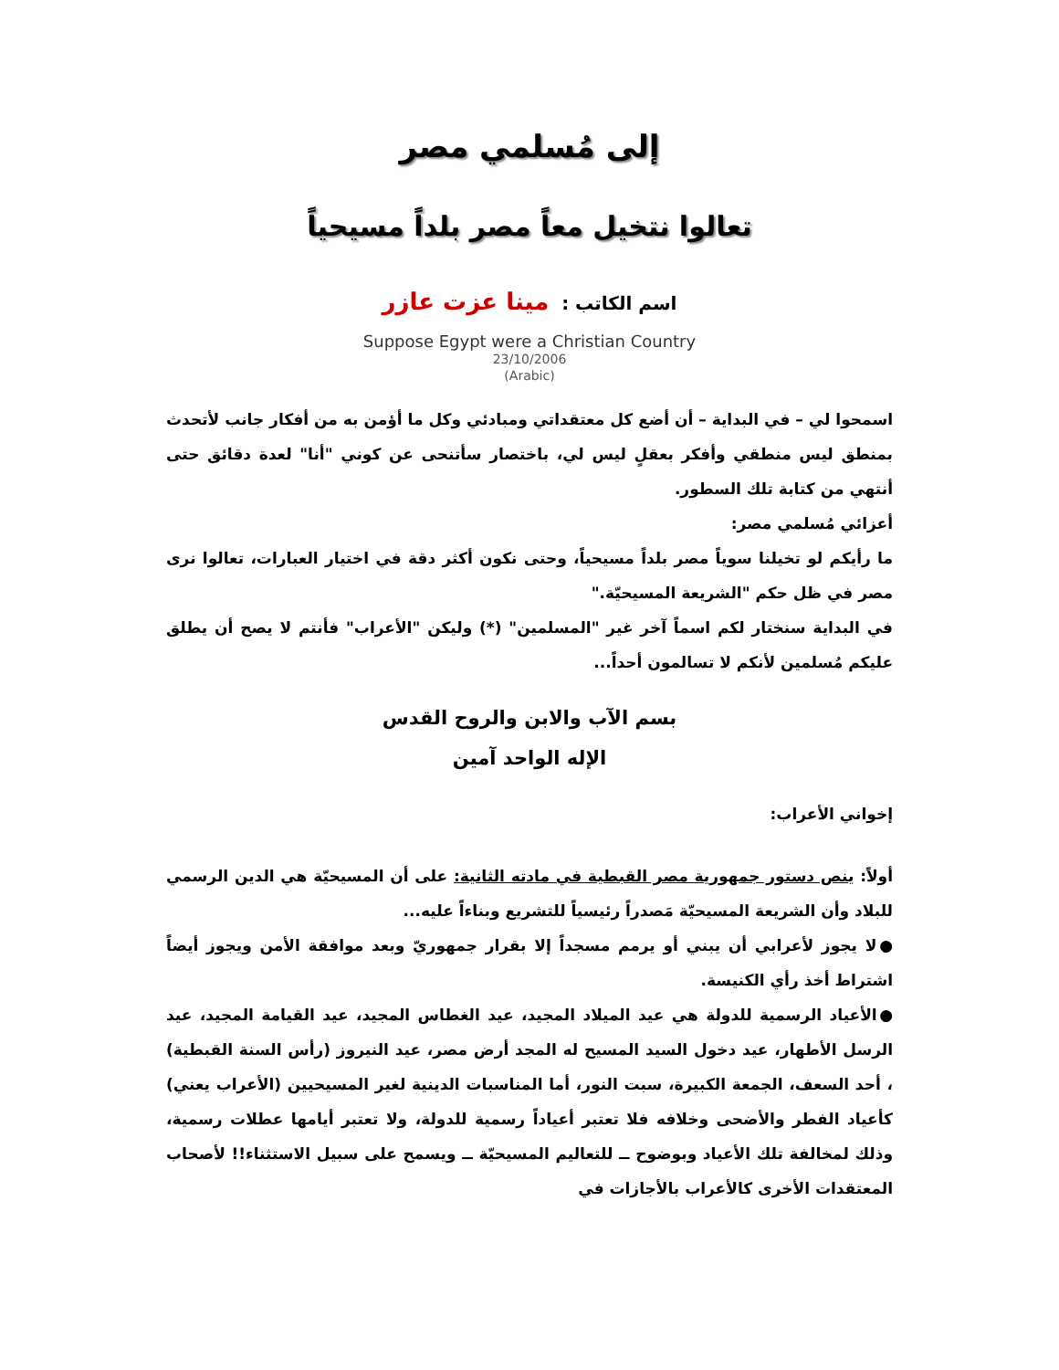إلى مُسلمي مصر
تعالوا نتخيل معاً مصر بلداً مسيحياً
اسم الكاتب : مينا عزت عازر
Suppose Egypt were a Christian Country
23/10/2006
(Arabic)
اسمحوا لي – في البداية – أن أضع كل معتقداتي ومبادئي وكل ما أؤمن به من أفكار جانب لأتحدث بمنطق ليس منطقي وأفكر بعقلٍ ليس لي، باختصار سأتنحى عن كوني "أنا" لعدة دقائق حتى أنتهي من كتابة تلك السطور.
أعزائي مُسلمي مصر:
ما رأيكم لو تخيلنا سوياً مصر بلداً مسيحياً، وحتى نكون أكثر دقة في اختيار العبارات، تعالوا نرى مصر في ظل حكم "الشريعة المسيحيّة."
في البداية سنختار لكم اسماً آخر غير "المسلمين" (*) وليكن "الأعراب" فأنتم لا يصح أن يطلق عليكم مُسلمين لأنكم لا تسالمون أحداً...
بسم الآب والابن والروح القدس
الإله الواحد آمين
إخواني الأعراب:
أولاً: ينص دستور جمهورية مصر القبطية في مادته الثانية: على أن المسيحيّة هي الدين الرسمي للبلاد وأن الشريعة المسيحيّة مَصدراً رئيسياً للتشريع وبناءاً عليه...
●لا يجوز لأعرابي أن يبني أو يرمم مسجداً إلا بقرار جمهوريّ وبعد موافقة الأمن ويجوز أيضاً اشتراط أخذ رأي الكنيسة.
●الأعياد الرسمية للدولة هي عيد الميلاد المجيد، عيد الغطاس المجيد، عيد القيامة المجيد، عيد الرسل الأطهار، عيد دخول السيد المسيح له المجد أرض مصر، عيد النيروز (رأس السنة القبطية) ، أحد السعف، الجمعة الكبيرة، سبت النور، أما المناسبات الدينية لغير المسيحيين (الأعراب يعني) كأعياد الفطر والأضحى وخلافه فلا تعتبر أعياداً رسمية للدولة، ولا تعتبر أيامها عطلات رسمية، وذلك لمخالفة تلك الأعياد وبوضوح ــ للتعاليم المسيحيّة ــ ويسمح على سبيل الاستثناء!! لأصحاب المعتقدات الأخرى كالأعراب بالأجازات في